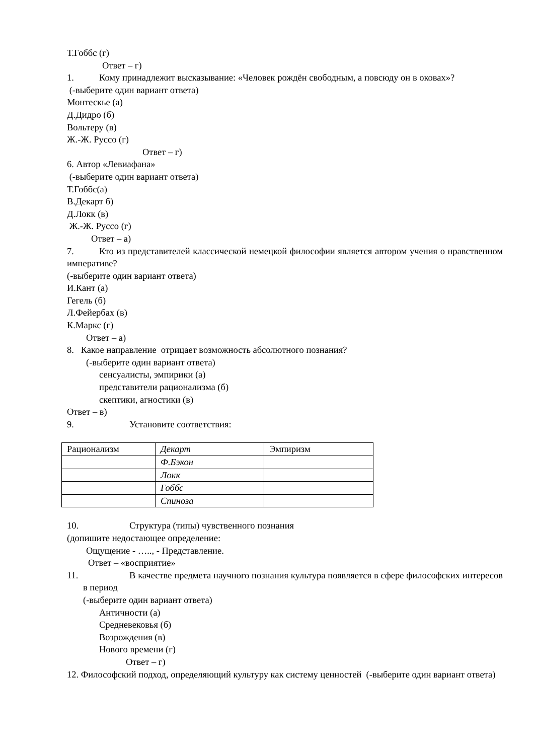Т.Гоббс (г)
Ответ – г)
1. Кому принадлежит высказывание: «Человек рождён свободным, а повсюду он в оковах»?
(-выберите один вариант ответа)
Монтескье (а)
Д.Дидро (б)
Вольтеру (в)
Ж.-Ж. Руссо (г)
Ответ – г)
6. Автор «Левиафана»
(-выберите один вариант ответа)
Т.Гоббс(а)
В.Декарт б)
Д.Локк (в)
Ж.-Ж. Руссо (г)
Ответ – а)
7. Кто из представителей классической немецкой философии является автором учения о нравственном императиве?
(-выберите один вариант ответа)
И.Кант (а)
Гегель (б)
Л.Фейербах (в)
К.Маркс (г)
Ответ – а)
8. Какое направление отрицает возможность абсолютного познания?
(-выберите один вариант ответа)
сенсуалисты, эмпирики (а)
представители рационализма (б)
скептики, агностики (в)
Ответ – в)
9. Установите соответствия:
| Рационализм | Декарт | Эмпиризм |
| | Ф.Бэкон | |
| | Локк | |
| | Гоббс | |
| | Спиноза | |
10. Структура (типы) чувственного познания
(допишите недостающее определение:
Ощущение - ….., - Представление.
Ответ – «восприятие»
11. В качестве предмета научного познания культура появляется в сфере философских интересов в период
(-выберите один вариант ответа)
Античности (а)
Средневековья (б)
Возрождения (в)
Нового времени (г)
Ответ – г)
12. Философский подход, определяющий культуру как систему ценностей (-выберите один вариант ответа)